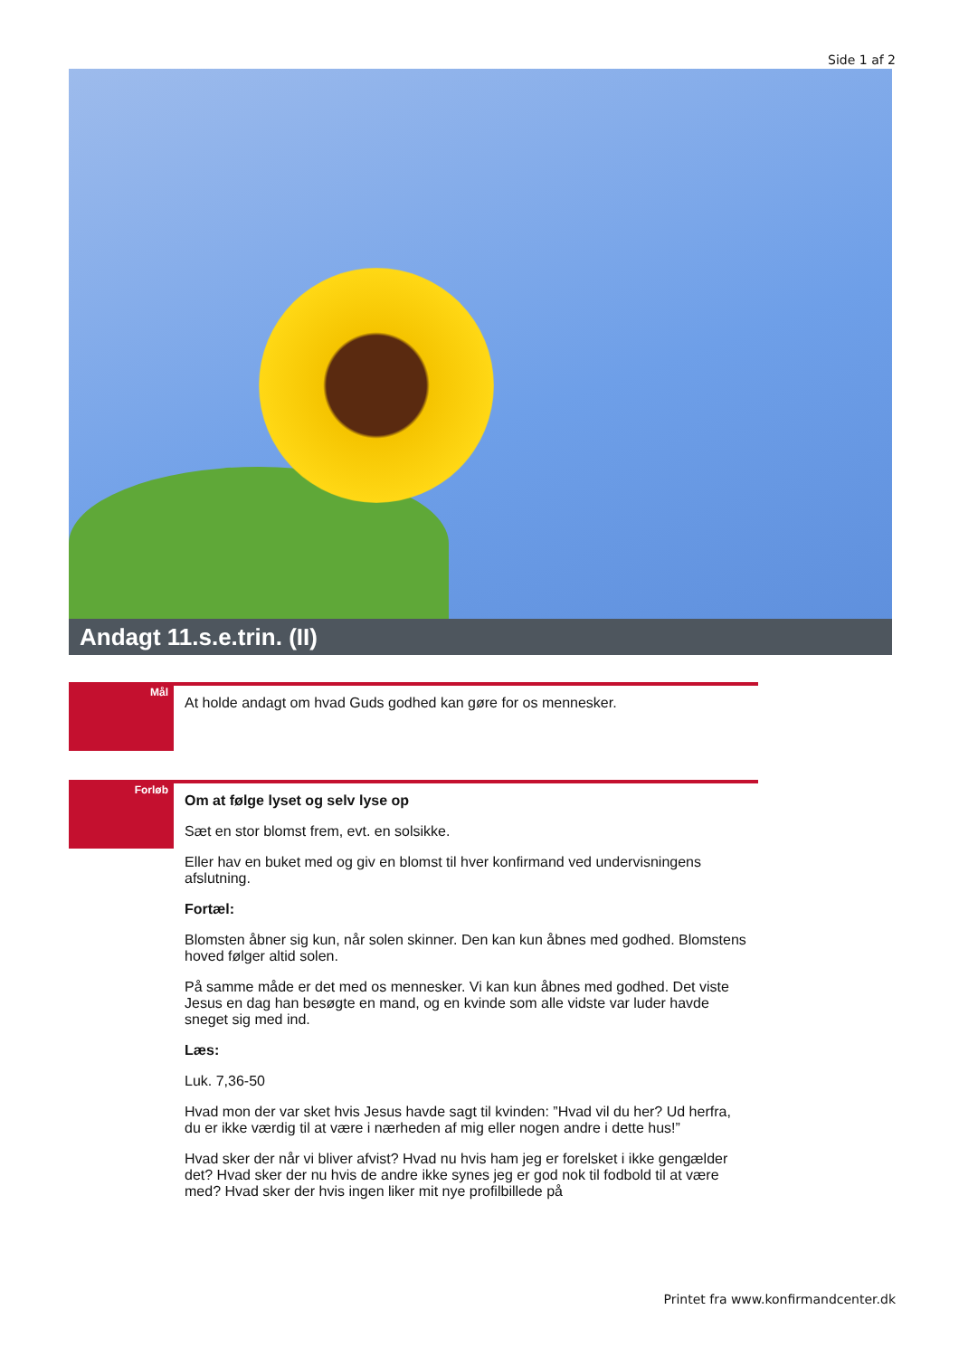Side 1 af 2
Andagt 11.s.e.trin. (II)
Mål
At holde andagt om hvad Guds godhed kan gøre for os mennesker.
Forløb
Om at følge lyset og selv lyse op
Sæt en stor blomst frem, evt. en solsikke.
Eller hav en buket med og giv en blomst til hver konfirmand ved undervisningens afslutning.
Fortæl:
Blomsten åbner sig kun, når solen skinner. Den kan kun åbnes med godhed. Blomstens hoved følger altid solen.
På samme måde er det med os mennesker. Vi kan kun åbnes med godhed. Det viste Jesus en dag han besøgte en mand, og en kvinde som alle vidste var luder havde sneget sig med ind.
Læs:
Luk. 7,36-50
Hvad mon der var sket hvis Jesus havde sagt til kvinden: ”Hvad vil du her? Ud herfra, du er ikke værdig til at være i nærheden af mig eller nogen andre i dette hus!”
Hvad sker der når vi bliver afvist? Hvad nu hvis ham jeg er forelsket i ikke gengælder det? Hvad sker der nu hvis de andre ikke synes jeg er god nok til fodbold til at være med? Hvad sker der hvis ingen liker mit nye profilbillede på
Printet fra www.konfirmandcenter.dk